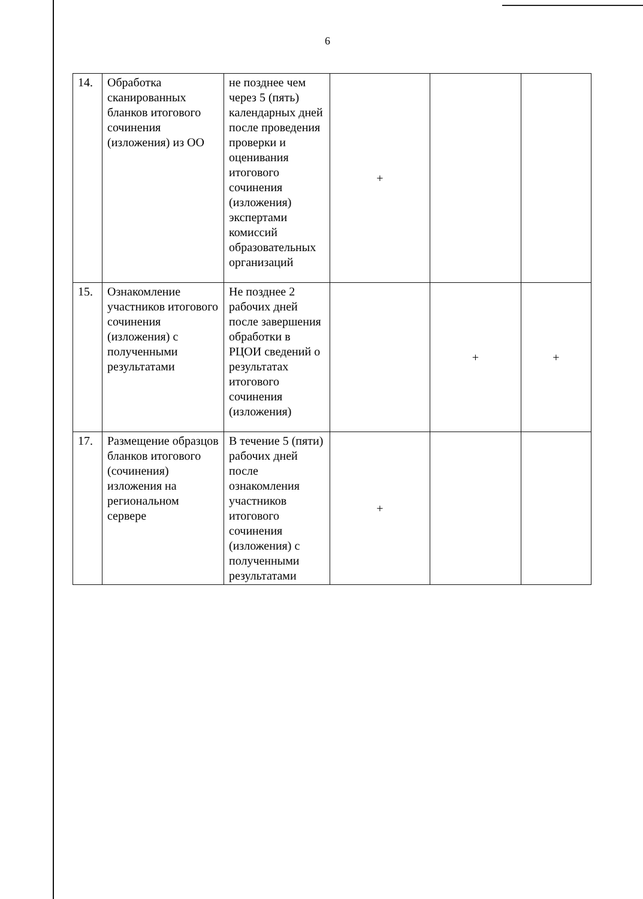6
| 14. | Обработка сканированных бланков итогового сочинения (изложения) из ОО | не позднее чем через 5 (пять) календарных дней после проведения проверки и оценивания итогового сочинения (изложения) экспертами комиссий образовательных организаций | + | | |
| 15. | Ознакомление участников итогового сочинения (изложения) с полученными результатами | Не позднее 2 рабочих дней после завершения обработки в РЦОИ сведений о результатах итогового сочинения (изложения) | | + | + |
| 17. | Размещение образцов бланков итогового (сочинения) изложения на региональном сервере | В течение 5 (пяти) рабочих дней после ознакомления участников итогового сочинения (изложения) с полученными результатами | + | | |